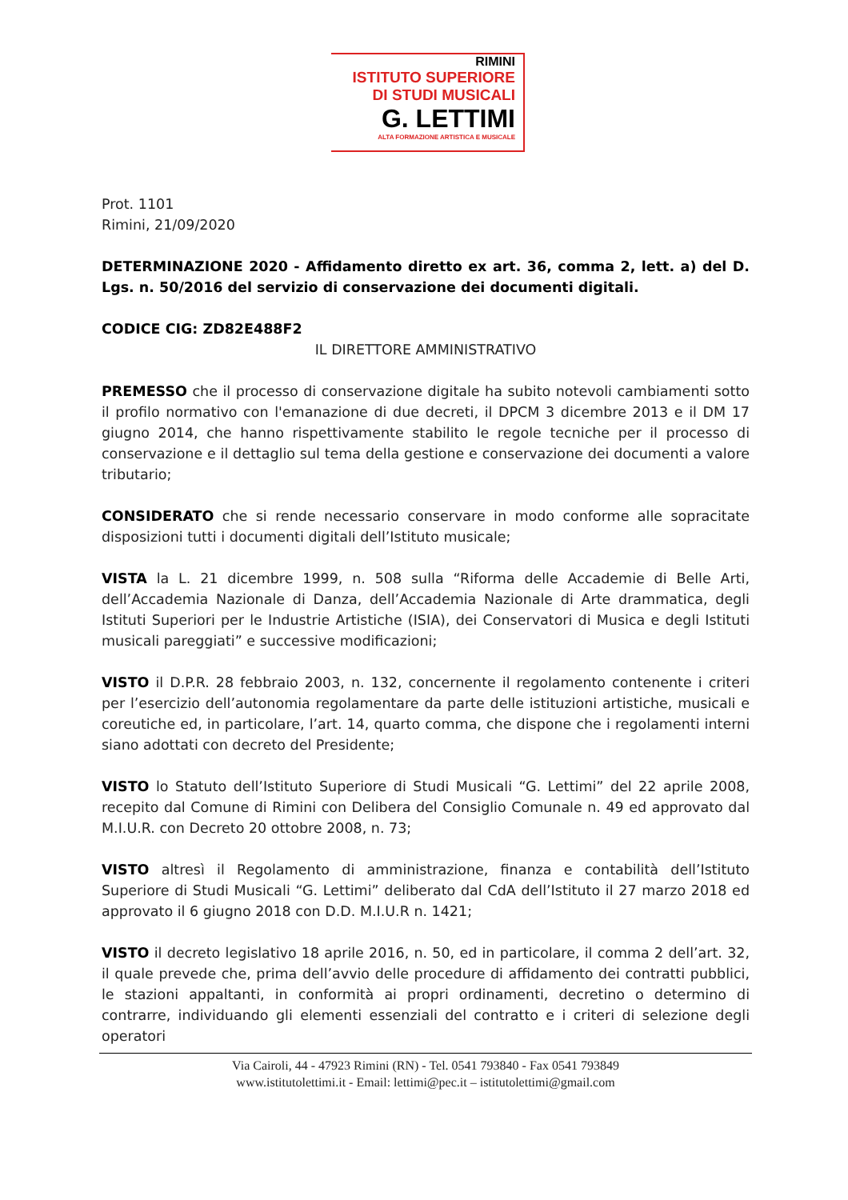RIMINI
ISTITUTO SUPERIORE
DI STUDI MUSICALI
G. LETTIMI
ALTA FORMAZIONE ARTISTICA E MUSICALE
Prot. 1101
Rimini, 21/09/2020
DETERMINAZIONE 2020 - Affidamento diretto ex art. 36, comma 2, lett. a) del D. Lgs. n. 50/2016 del servizio di conservazione dei documenti digitali.
CODICE CIG: ZD82E488F2
IL DIRETTORE AMMINISTRATIVO
PREMESSO che il processo di conservazione digitale ha subito notevoli cambiamenti sotto il profilo normativo con l'emanazione di due decreti, il DPCM 3 dicembre 2013 e il DM 17 giugno 2014, che hanno rispettivamente stabilito le regole tecniche per il processo di conservazione e il dettaglio sul tema della gestione e conservazione dei documenti a valore tributario;
CONSIDERATO che si rende necessario conservare in modo conforme alle sopracitate disposizioni tutti i documenti digitali dell’Istituto musicale;
VISTA la L. 21 dicembre 1999, n. 508 sulla “Riforma delle Accademie di Belle Arti, dell’Accademia Nazionale di Danza, dell’Accademia Nazionale di Arte drammatica, degli Istituti Superiori per le Industrie Artistiche (ISIA), dei Conservatori di Musica e degli Istituti musicali pareggiati” e successive modificazioni;
VISTO il D.P.R. 28 febbraio 2003, n. 132, concernente il regolamento contenente i criteri per l’esercizio dell’autonomia regolamentare da parte delle istituzioni artistiche, musicali e coreutiche ed, in particolare, l’art. 14, quarto comma, che dispone che i regolamenti interni siano adottati con decreto del Presidente;
VISTO lo Statuto dell’Istituto Superiore di Studi Musicali “G. Lettimi” del 22 aprile 2008, recepito dal Comune di Rimini con Delibera del Consiglio Comunale n. 49 ed approvato dal M.I.U.R. con Decreto 20 ottobre 2008, n. 73;
VISTO altresì il Regolamento di amministrazione, finanza e contabilità dell’Istituto Superiore di Studi Musicali “G. Lettimi” deliberato dal CdA dell’Istituto il 27 marzo 2018 ed approvato il 6 giugno 2018 con D.D. M.I.U.R n. 1421;
VISTO il decreto legislativo 18 aprile 2016, n. 50, ed in particolare, il comma 2 dell’art. 32, il quale prevede che, prima dell’avvio delle procedure di affidamento dei contratti pubblici, le stazioni appaltanti, in conformità ai propri ordinamenti, decretino o determino di contrarre, individuando gli elementi essenziali del contratto e i criteri di selezione degli operatori
Via Cairoli, 44 - 47923 Rimini (RN) - Tel. 0541 793840 - Fax 0541 793849
www.istitutolettimi.it - Email: lettimi@pec.it – istitutolettimi@gmail.com